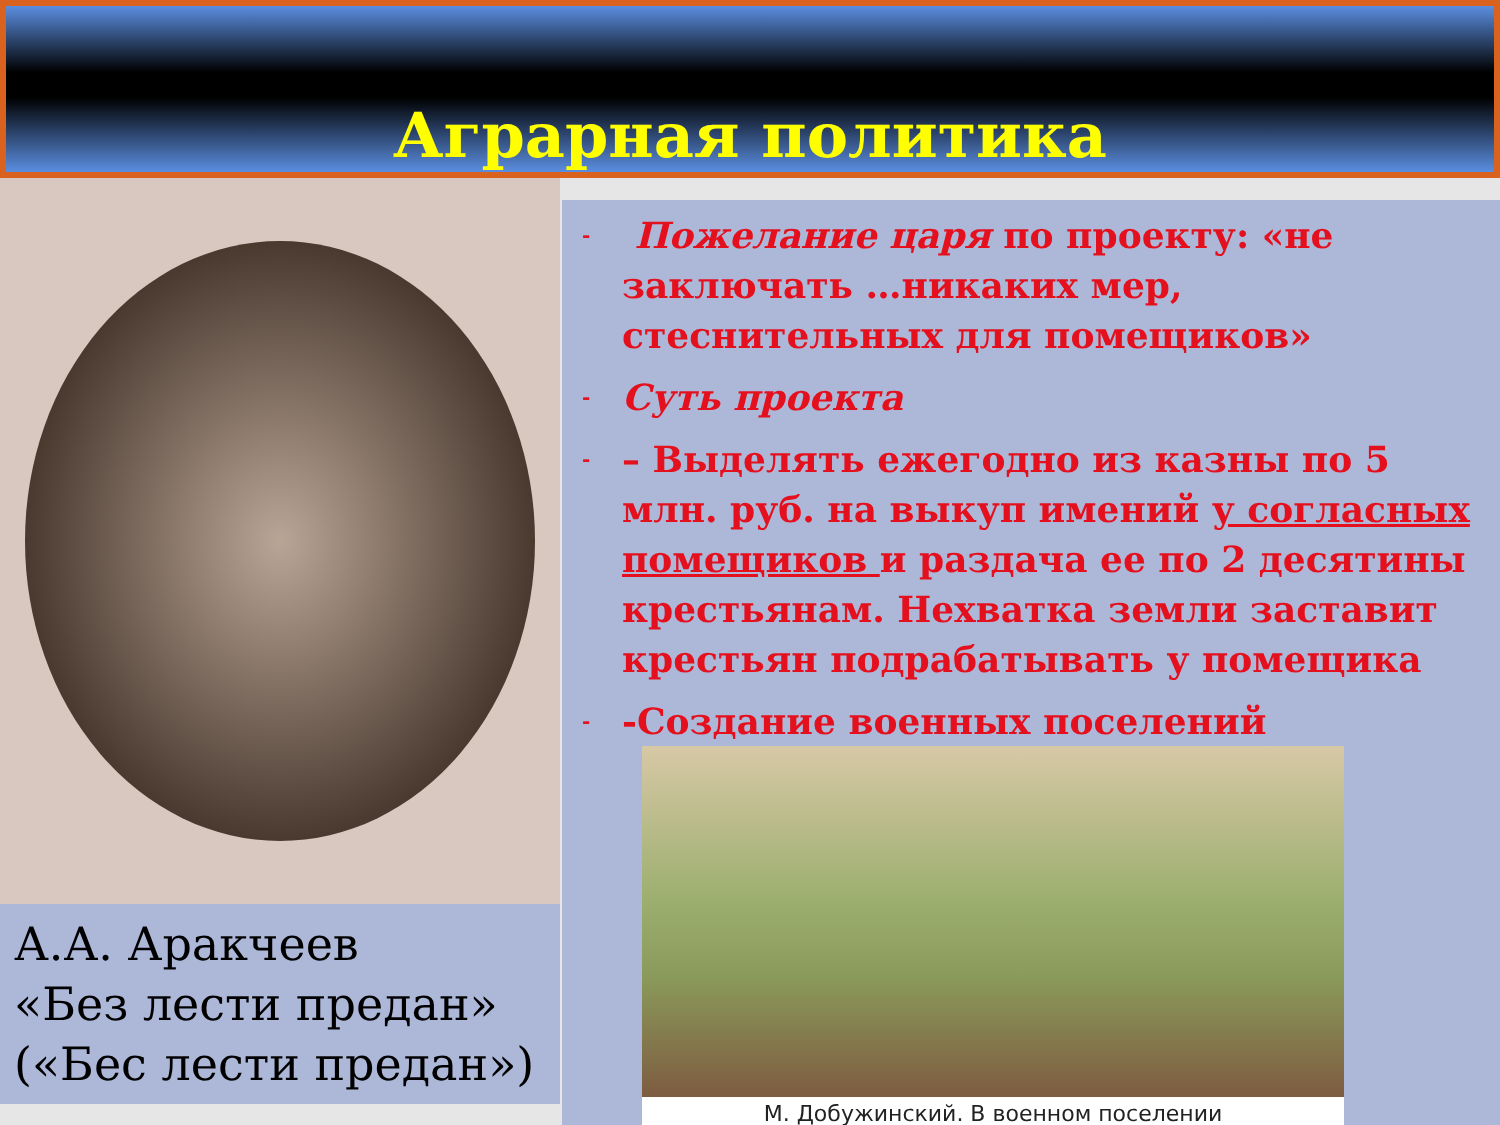Аграрная политика
А.А. Аракчеев
«Без лести предан»
(«Бес лести предан»)
- Пожелание царя по проекту: «не заключать …никаких мер, стеснительных для помещиков»
- Суть проекта
- – Выделять ежегодно из казны по 5 млн. руб. на выкуп имений у согласных помещиков и раздача ее по 2 десятины крестьянам. Нехватка земли заставит крестьян подрабатывать у помещика
- -Создание военных поселений
М. Добужинский. В военном поселении